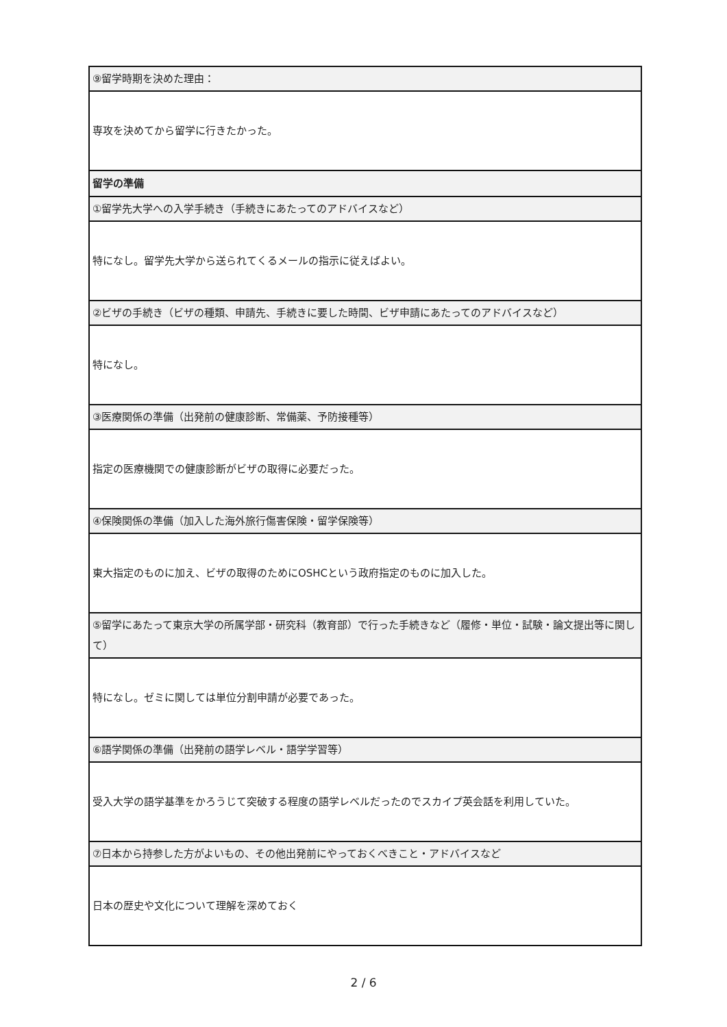| ⑨留学時期を決めた理由： |
| 専攻を決めてから留学に行きたかった。 |
| 留学の準備 |
| ①留学先大学への入学手続き（手続きにあたってのアドバイスなど） |
| 特になし。留学先大学から送られてくるメールの指示に従えばよい。 |
| ②ビザの手続き（ビザの種類、申請先、手続きに要した時間、ビザ申請にあたってのアドバイスなど） |
| 特になし。 |
| ③医療関係の準備（出発前の健康診断、常備薬、予防接種等） |
| 指定の医療機関での健康診断がビザの取得に必要だった。 |
| ④保険関係の準備（加入した海外旅行傷害保険・留学保険等） |
| 東大指定のものに加え、ビザの取得のためにOSHCという政府指定のものに加入した。 |
| ⑤留学にあたって東京大学の所属学部・研究科（教育部）で行った手続きなど（履修・単位・試験・論文提出等に関して） |
| 特になし。ゼミに関しては単位分割申請が必要であった。 |
| ⑥語学関係の準備（出発前の語学レベル・語学学習等） |
| 受入大学の語学基準をかろうじて突破する程度の語学レベルだったのでスカイプ英会話を利用していた。 |
| ⑦日本から持参した方がよいもの、その他出発前にやっておくべきこと・アドバイスなど |
| 日本の歴史や文化について理解を深めておく |
2 / 6